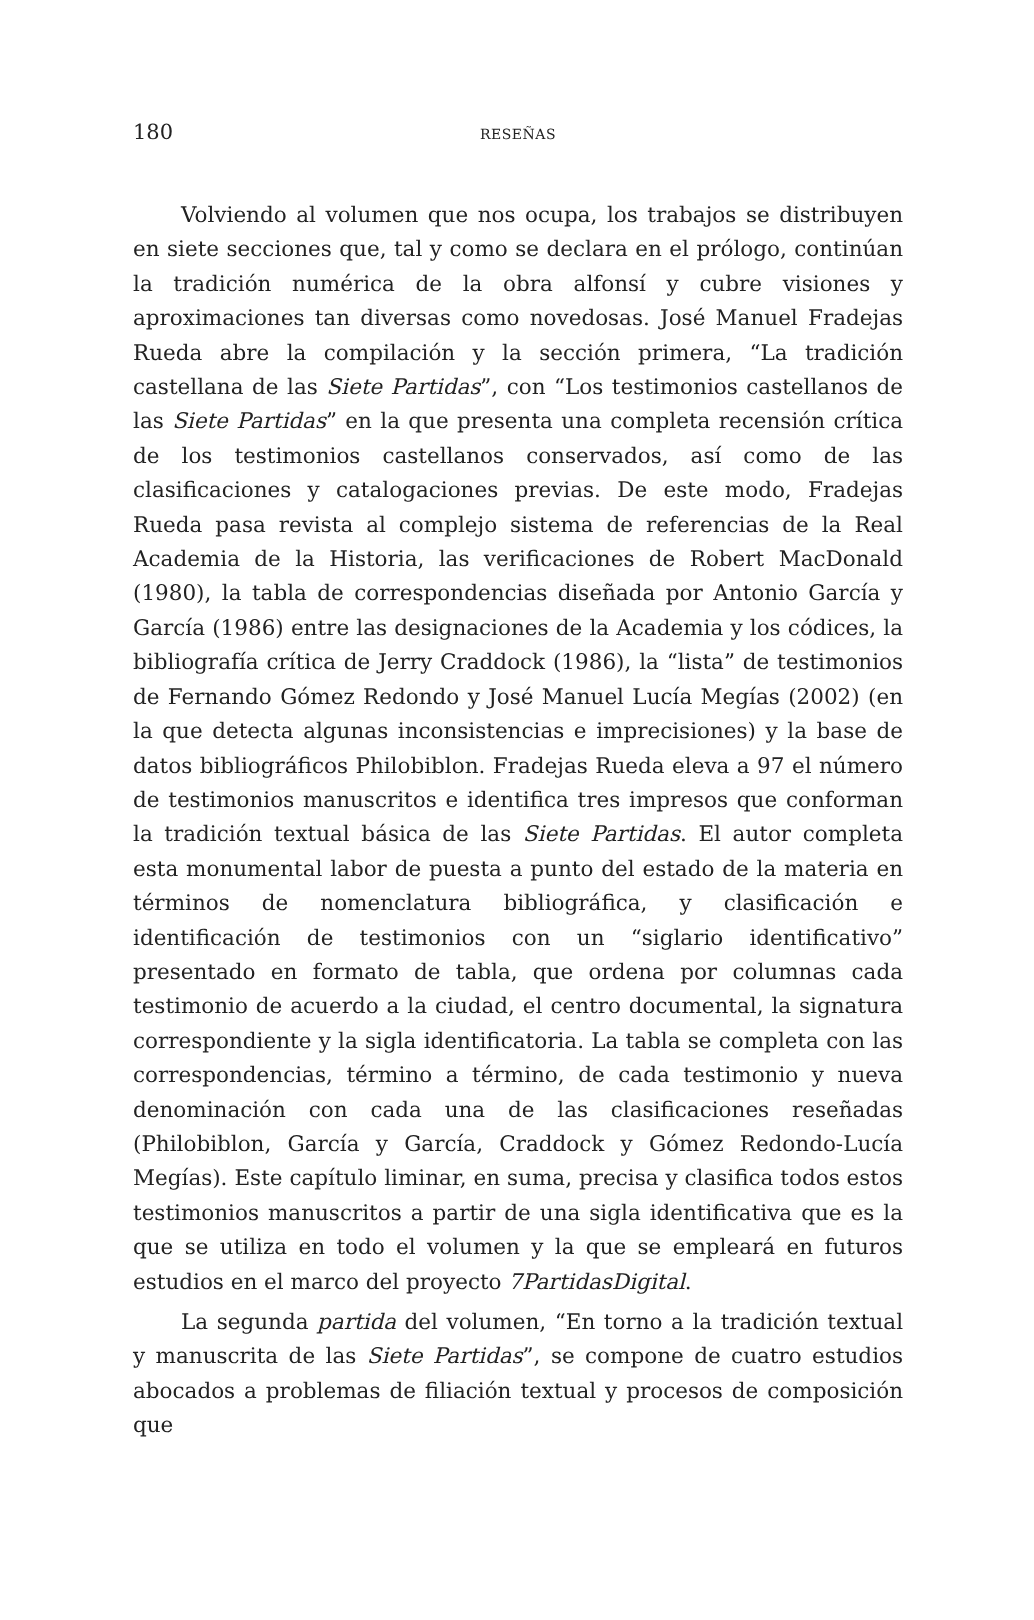180 RESEÑAS
Volviendo al volumen que nos ocupa, los trabajos se distribuyen en siete secciones que, tal y como se declara en el prólogo, continúan la tradición numérica de la obra alfonsí y cubre visiones y aproximaciones tan diversas como novedosas. José Manuel Fradejas Rueda abre la compilación y la sección primera, “La tradición castellana de las Siete Partidas”, con “Los testimonios castellanos de las Siete Partidas” en la que presenta una completa recensión crítica de los testimonios castellanos conservados, así como de las clasificaciones y catalogaciones previas. De este modo, Fradejas Rueda pasa revista al complejo sistema de referencias de la Real Academia de la Historia, las verificaciones de Robert MacDonald (1980), la tabla de correspondencias diseñada por Antonio García y García (1986) entre las designaciones de la Academia y los códices, la bibliografía crítica de Jerry Craddock (1986), la “lista” de testimonios de Fernando Gómez Redondo y José Manuel Lucía Megías (2002) (en la que detecta algunas inconsistencias e imprecisiones) y la base de datos bibliográficos Philobiblon. Fradejas Rueda eleva a 97 el número de testimonios manuscritos e identifica tres impresos que conforman la tradición textual básica de las Siete Partidas. El autor completa esta monumental labor de puesta a punto del estado de la materia en términos de nomenclatura bibliográfica, y clasificación e identificación de testimonios con un “siglario identificativo” presentado en formato de tabla, que ordena por columnas cada testimonio de acuerdo a la ciudad, el centro documental, la signatura correspondiente y la sigla identificatoria. La tabla se completa con las correspondencias, término a término, de cada testimonio y nueva denominación con cada una de las clasificaciones reseñadas (Philobiblon, García y García, Craddock y Gómez Redondo-Lucía Megías). Este capítulo liminar, en suma, precisa y clasifica todos estos testimonios manuscritos a partir de una sigla identificativa que es la que se utiliza en todo el volumen y la que se empleará en futuros estudios en el marco del proyecto 7PartidasDigital.
La segunda partida del volumen, “En torno a la tradición textual y manuscrita de las Siete Partidas”, se compone de cuatro estudios abocados a problemas de filiación textual y procesos de composición que